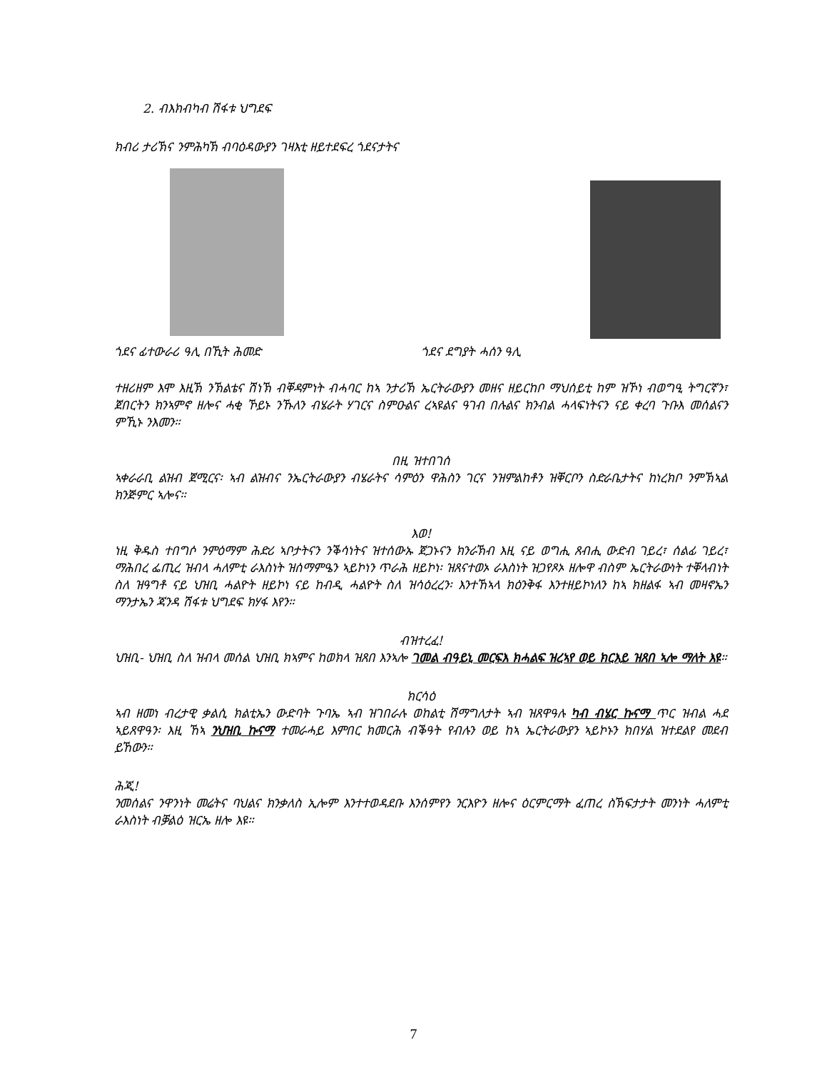2. ብእክብካብ ሽፋቱ ህግደፍ
ክብሪ ታሪኽና ንምሕካኽ ብባዕዳውያን ገዛእቲ ዘይተደፍረ ጎደናታትና
ጎደና ፊተውራሪ ዓሊ በኺት ሕመድ ጎደና ደግያት ሓሰን ዓሊ
ተዘሪዘም እሞ እዚኽ ንኽልቴና ሽነኽ ብቐዳምነት ብሓባር ከኣ ንታሪኽ ኤርትራውያን መዘና ዘይርከቦ ማህሰይቲ ከም ዝኾነ ብወግዒ ትግርኛን፣ ጀበርትን ክንኣምኖ ዘሎና ሓቂ ኾይኑ ንኹለን ብሄራት ሃገርና ስምዑልና ረኣዩልና ዓገብ በሉልና ክንብል ሓላፍነትናን ናይ ቀረባ ጉቡእ መሰልናን ምኺኑ ንእመን።
በዚ ዝተበገሰ
ኣቀራራቢ ልዝብ ጀሚርና፡ ኣብ ልዝብና ንኤርትራውያን ብሄራትና ሳምዕን ዋሕስን ገርና ንዝምልከቶን ዝቐርቦን ስድራቤታትና ከነረክቦ ንምኽኣል ክንጅምር ኣሎና።
እወ!
ነዚ ቅዱስ ተበግሶ ንምዕማም ሕድሪ ኣቦታትናን ንቕሳነትና ዝተሰውኡ ጀጋኑናን ክንራኽብ እዚ ናይ ወግሒ ጸብሒ ውድብ ገይረ፣ ሰልፊ ገይረ፣ ማሕበረ ፌጢረ ዝብላ ሓለምቲ ራእስነት ዝሰማምዔን ኣይኮነን ጥራሕ ዘይኮነ፡ ዝጸናተወኦ ራእስነት ዝጋየጾኦ ዘሎዋ ብስም ኤርትራውነት ተቐላብነት ስለ ዝዓግቶ ናይ ህዝቢ ሓልዮት ዘይኮነ ናይ ከብዲ ሓልዮት ስለ ዝሳዕረረን፡ እንተኸኣላ ክዕንቅፋ እንተዘይኮነለን ከኣ ክዘልፋ ኣብ መዛኖኤን ማንታኤን ጃንዳ ሽፋቱ ህግደፍ ክሃፋ እየን።
ብዝተረፈ!
ህዝቢ- ህዝቢ ስለ ዝብላ መሰል ህዝቢ ክኣምና ከወክላ ዝጸበ እንኣሎ ገመል ብዓይኒ መርፍእ ክሓልፍ ዝረኣየ ወይ ክርእይ ዝጸበ ኣሎ ማለት እዩ።
ክርሳዕ
ኣብ ዘመነ ብረታዊ ቃልሲ ክልቲኤን ውድባት ጉባኤ ኣብ ዝገበራሉ ወከልቲ ሽማግለታት ኣብ ዝጸዋዓሉ ካብ ብሄር ኩናማ ጥር ዝብል ሓደ ኣይጸዋዓን፡ እዚ ኸኣ ንህዝቢ ኩናማ ተመራሓይ እምበር ክመርሕ ብቕዓት የብሉን ወይ ከኣ ኤርትራውያን ኣይኮኑን ክበሃል ዝተደልየ መደብ ይኸውን።
ሕጂ!
ንመሰልና ንዋንነት መሬትና ባህልና ክንቃለስ ኢሎም እንተተወዳደቡ እንሰምየን ንርእዮን ዘሎና ዕርምርማት ፈጠረ ስኽፍታታት መንነት ሓለምቲ ራእስነት ብቓልዕ ዝርኤ ዘሎ እዩ።
7